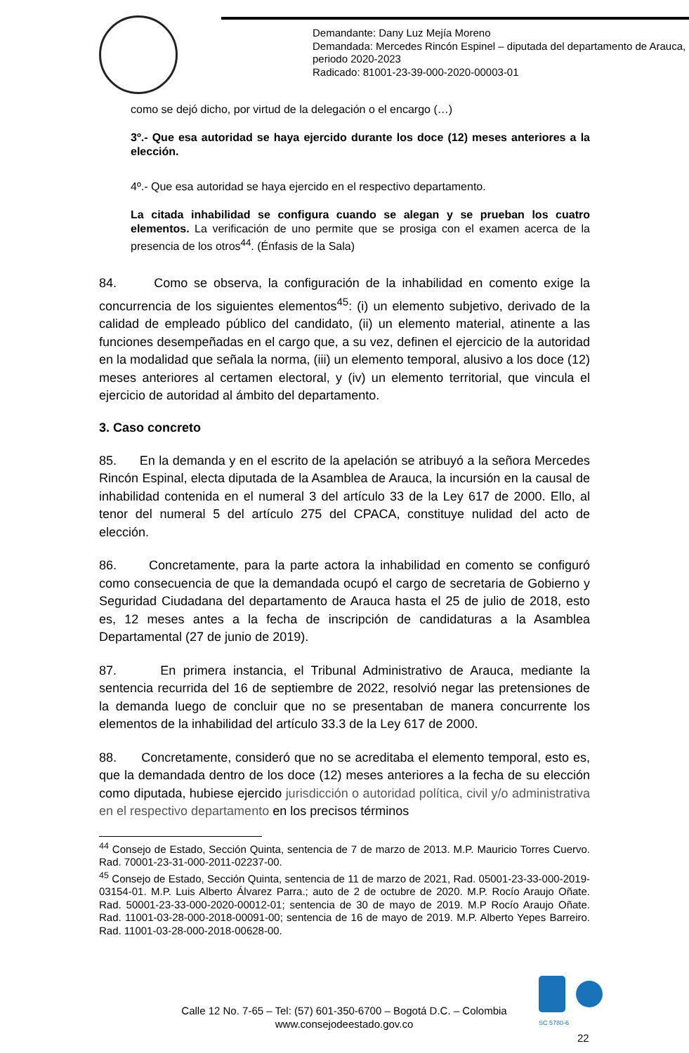Demandante: Dany Luz Mejía Moreno
Demandada: Mercedes Rincón Espinel – diputada del departamento de Arauca, periodo 2020-2023
Radicado: 81001-23-39-000-2020-00003-01
como se dejó dicho, por virtud de la delegación o el encargo (…)
3º.- Que esa autoridad se haya ejercido durante los doce (12) meses anteriores a la elección.
4º.- Que esa autoridad se haya ejercido en el respectivo departamento.
La citada inhabilidad se configura cuando se alegan y se prueban los cuatro elementos. La verificación de uno permite que se prosiga con el examen acerca de la presencia de los otros<sup>44</sup>. (Énfasis de la Sala)
84. Como se observa, la configuración de la inhabilidad en comento exige la concurrencia de los siguientes elementos<sup>45</sup>: (i) un elemento subjetivo, derivado de la calidad de empleado público del candidato, (ii) un elemento material, atinente a las funciones desempeñadas en el cargo que, a su vez, definen el ejercicio de la autoridad en la modalidad que señala la norma, (iii) un elemento temporal, alusivo a los doce (12) meses anteriores al certamen electoral, y (iv) un elemento territorial, que vincula el ejercicio de autoridad al ámbito del departamento.
3. Caso concreto
85. En la demanda y en el escrito de la apelación se atribuyó a la señora Mercedes Rincón Espinal, electa diputada de la Asamblea de Arauca, la incursión en la causal de inhabilidad contenida en el numeral 3 del artículo 33 de la Ley 617 de 2000. Ello, al tenor del numeral 5 del artículo 275 del CPACA, constituye nulidad del acto de elección.
86. Concretamente, para la parte actora la inhabilidad en comento se configuró como consecuencia de que la demandada ocupó el cargo de secretaria de Gobierno y Seguridad Ciudadana del departamento de Arauca hasta el 25 de julio de 2018, esto es, 12 meses antes a la fecha de inscripción de candidaturas a la Asamblea Departamental (27 de junio de 2019).
87. En primera instancia, el Tribunal Administrativo de Arauca, mediante la sentencia recurrida del 16 de septiembre de 2022, resolvió negar las pretensiones de la demanda luego de concluir que no se presentaban de manera concurrente los elementos de la inhabilidad del artículo 33.3 de la Ley 617 de 2000.
88. Concretamente, consideró que no se acreditaba el elemento temporal, esto es, que la demandada dentro de los doce (12) meses anteriores a la fecha de su elección como diputada, hubiese ejercido jurisdicción o autoridad política, civil y/o administrativa en el respectivo departamento en los precisos términos
<sup>44</sup> Consejo de Estado, Sección Quinta, sentencia de 7 de marzo de 2013. M.P. Mauricio Torres Cuervo. Rad. 70001-23-31-000-2011-02237-00.
<sup>45</sup> Consejo de Estado, Sección Quinta, sentencia de 11 de marzo de 2021, Rad. 05001-23-33-000-2019-03154-01. M.P. Luis Alberto Álvarez Parra.; auto de 2 de octubre de 2020. M.P. Rocío Araujo Oñate. Rad. 50001-23-33-000-2020-00012-01; sentencia de 30 de mayo de 2019. M.P Rocío Araujo Oñate. Rad. 11001-03-28-000-2018-00091-00; sentencia de 16 de mayo de 2019. M.P. Alberto Yepes Barreiro. Rad. 11001-03-28-000-2018-00628-00.
SC 5780-6
Calle 12 No. 7-65 – Tel: (57) 601-350-6700 – Bogotá D.C. – Colombia
www.consejodeestado.gov.co
22